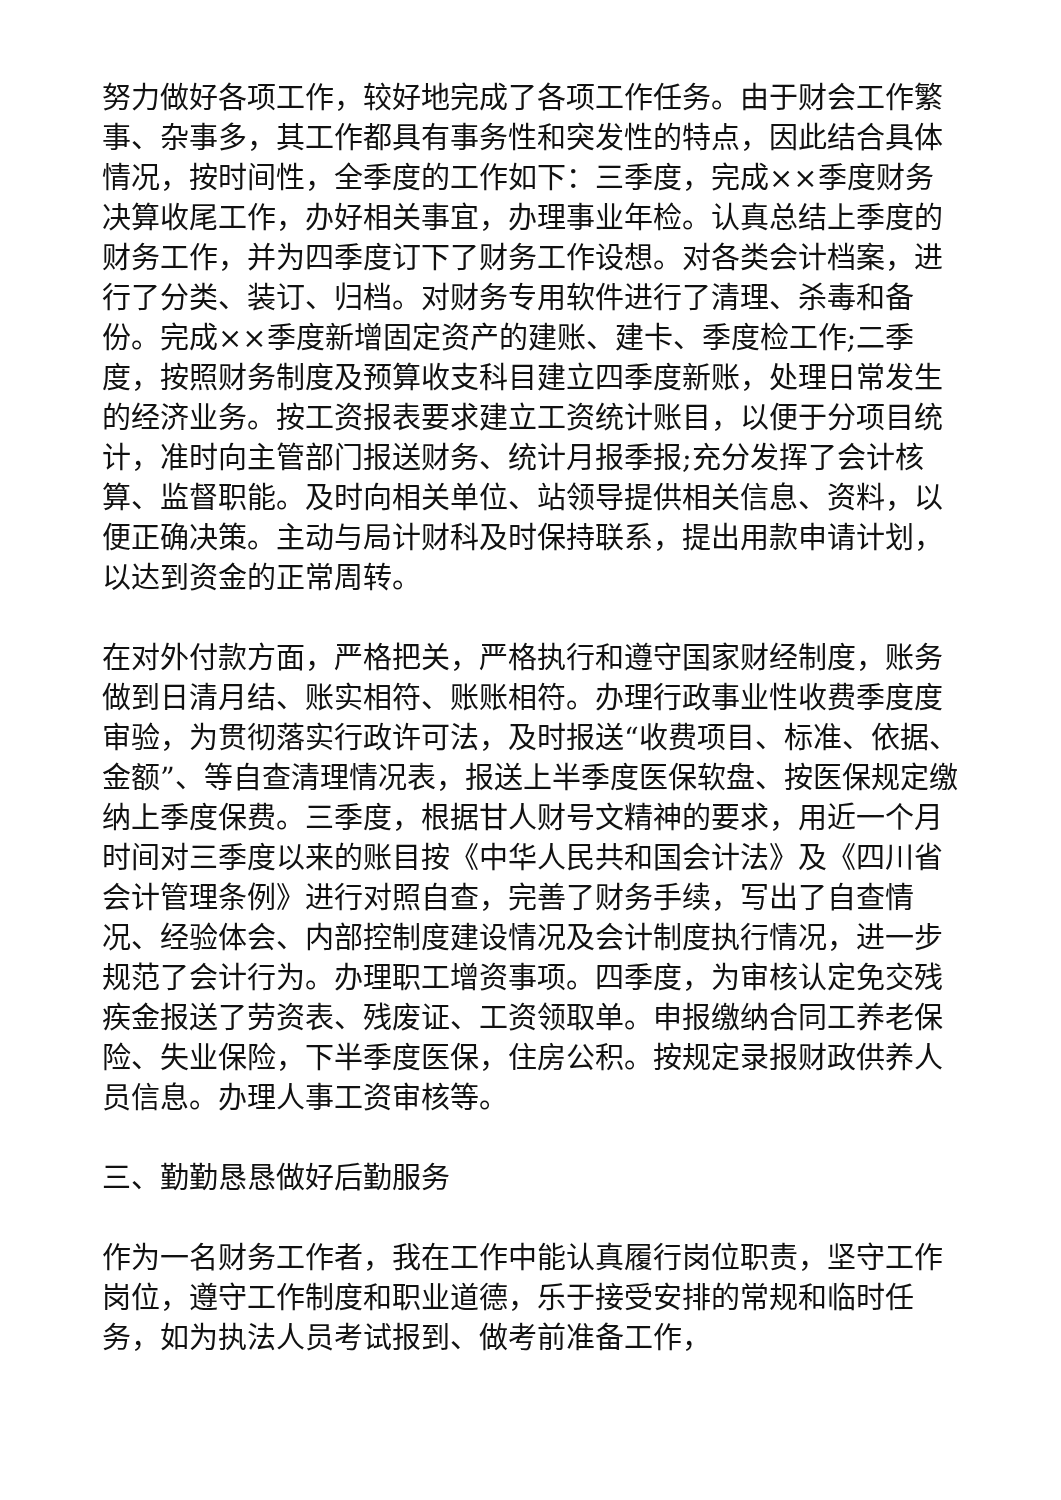努力做好各项工作，较好地完成了各项工作任务。由于财会工作繁事、杂事多，其工作都具有事务性和突发性的特点，因此结合具体情况，按时间性，全季度的工作如下：三季度，完成××季度财务决算收尾工作，办好相关事宜，办理事业年检。认真总结上季度的财务工作，并为四季度订下了财务工作设想。对各类会计档案，进行了分类、装订、归档。对财务专用软件进行了清理、杀毒和备份。完成××季度新增固定资产的建账、建卡、季度检工作;二季度，按照财务制度及预算收支科目建立四季度新账，处理日常发生的经济业务。按工资报表要求建立工资统计账目，以便于分项目统计，准时向主管部门报送财务、统计月报季报;充分发挥了会计核算、监督职能。及时向相关单位、站领导提供相关信息、资料，以便正确决策。主动与局计财科及时保持联系，提出用款申请计划，以达到资金的正常周转。
在对外付款方面，严格把关，严格执行和遵守国家财经制度，账务做到日清月结、账实相符、账账相符。办理行政事业性收费季度度审验，为贯彻落实行政许可法，及时报送“收费项目、标准、依据、金额”、等自查清理情况表，报送上半季度医保软盘、按医保规定缴纳上季度保费。三季度，根据甘人财号文精神的要求，用近一个月时间对三季度以来的账目按《中华人民共和国会计法》及《四川省会计管理条例》进行对照自查，完善了财务手续，写出了自查情况、经验体会、内部控制度建设情况及会计制度执行情况，进一步规范了会计行为。办理职工增资事项。四季度，为审核认定免交残疾金报送了劳资表、残废证、工资领取单。申报缴纳合同工养老保险、失业保险，下半季度医保，住房公积。按规定录报财政供养人员信息。办理人事工资审核等。
三、勤勤恳恳做好后勤服务
作为一名财务工作者，我在工作中能认真履行岗位职责，坚守工作岗位，遵守工作制度和职业道德，乐于接受安排的常规和临时任务，如为执法人员考试报到、做考前准备工作，